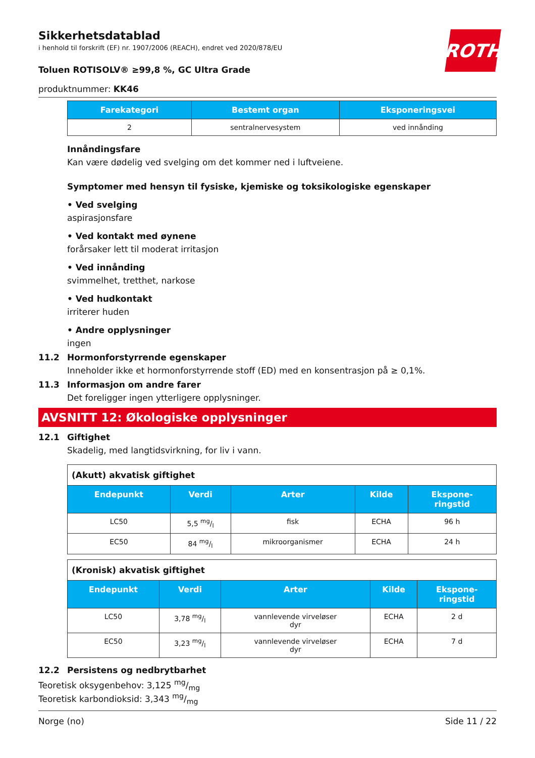ROTH
Sikkerhetsdatablad
i henhold til forskrift (EF) nr. 1907/2006 (REACH), endret ved 2020/878/EU
Toluen ROTISOLV® ≥99,8 %, GC Ultra Grade
produktnummer: KK46
| Farekategori | Bestemt organ | Eksponeringsvei |
| --- | --- | --- |
| 2 | sentralnervesystem | ved innånding |
Innåndingsfare
Kan være dødelig ved svelging om det kommer ned i luftveiene.
Symptomer med hensyn til fysiske, kjemiske og toksikologiske egenskaper
• Ved svelging
aspirasjonsfare
• Ved kontakt med øynene
forårsaker lett til moderat irritasjon
• Ved innånding
svimmelhet, tretthet, narkose
• Ved hudkontakt
irriterer huden
• Andre opplysninger
ingen
11.2 Hormonforstyrrende egenskaper
Inneholder ikke et hormonforstyrrende stoff (ED) med en konsentrasjon på ≥ 0,1%.
11.3 Informasjon om andre farer
Det foreligger ingen ytterligere opplysninger.
AVSNITT 12: Økologiske opplysninger
12.1 Giftighet
Skadelig, med langtidsvirkning, for liv i vann.
| (Akutt) akvatisk giftighet | | | | |
| Endepunkt | Verdi | Arter | Kilde | Ekspone- ringstid |
| LC50 | 5,5 mg/l | fisk | ECHA | 96 h |
| EC50 | 84 mg/l | mikroorganismer | ECHA | 24 h |
| (Kronisk) akvatisk giftighet | | | | |
| Endepunkt | Verdi | Arter | Kilde | Ekspone- ringstid |
| LC50 | 3,78 mg/l | vannlevende virveløser dyr | ECHA | 2 d |
| EC50 | 3,23 mg/l | vannlevende virveløser dyr | ECHA | 7 d |
12.2 Persistens og nedbrytbarhet
Teoretisk oksygenbehov: 3,125 mg/mg
Teoretisk karbondioksid: 3,343 mg/mg
Norge (no) Side 11 / 22